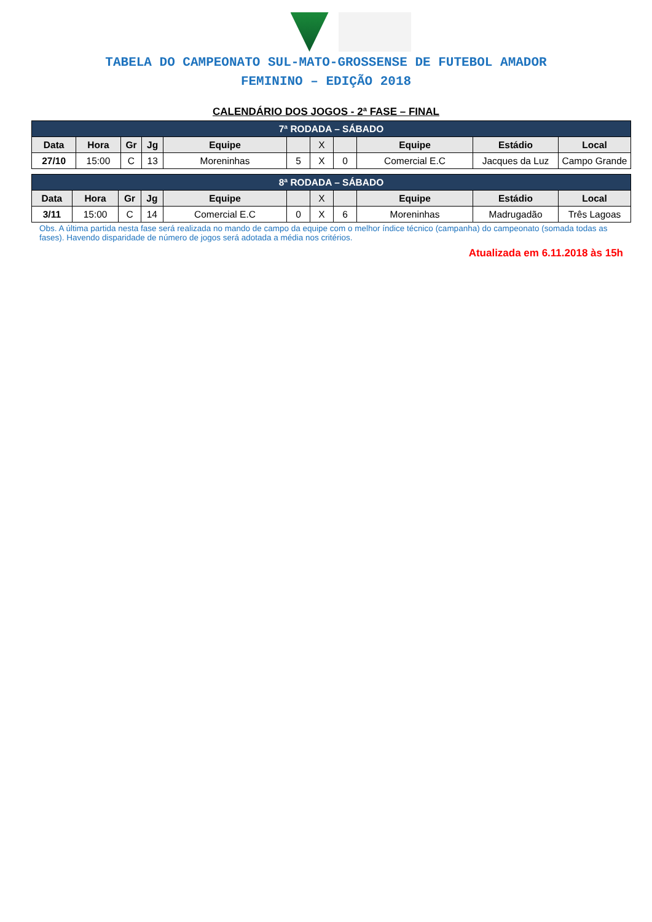TABELA DO CAMPEONATO SUL-MATO-GROSSENSE DE FUTEBOL AMADOR
FEMININO – EDIÇÃO 2018
CALENDÁRIO DOS JOGOS - 2ª FASE – FINAL
| 7ª RODADA – SÁBADO | | | | | | | | | | |
| --- | --- | --- | --- | --- | --- | --- | --- | --- | --- | --- |
| Data | Hora | Gr | Jg | Equipe | | X | | Equipe | Estádio | Local |
| 27/10 | 15:00 | C | 13 | Moreninhas | 5 | X | 0 | Comercial E.C | Jacques da Luz | Campo Grande |
| 8ª RODADA – SÁBADO | | | | | | | | | | |
| --- | --- | --- | --- | --- | --- | --- | --- | --- | --- | --- |
| Data | Hora | Gr | Jg | Equipe | | X | | Equipe | Estádio | Local |
| 3/11 | 15:00 | C | 14 | Comercial E.C | 0 | X | 6 | Moreninhas | Madrugadão | Três Lagoas |
Obs. A última partida nesta fase será realizada no mando de campo da equipe com o melhor índice técnico (campanha) do campeonato (somada todas as fases). Havendo disparidade de número de jogos será adotada a média nos critérios.
Atualizada em 6.11.2018 às 15h